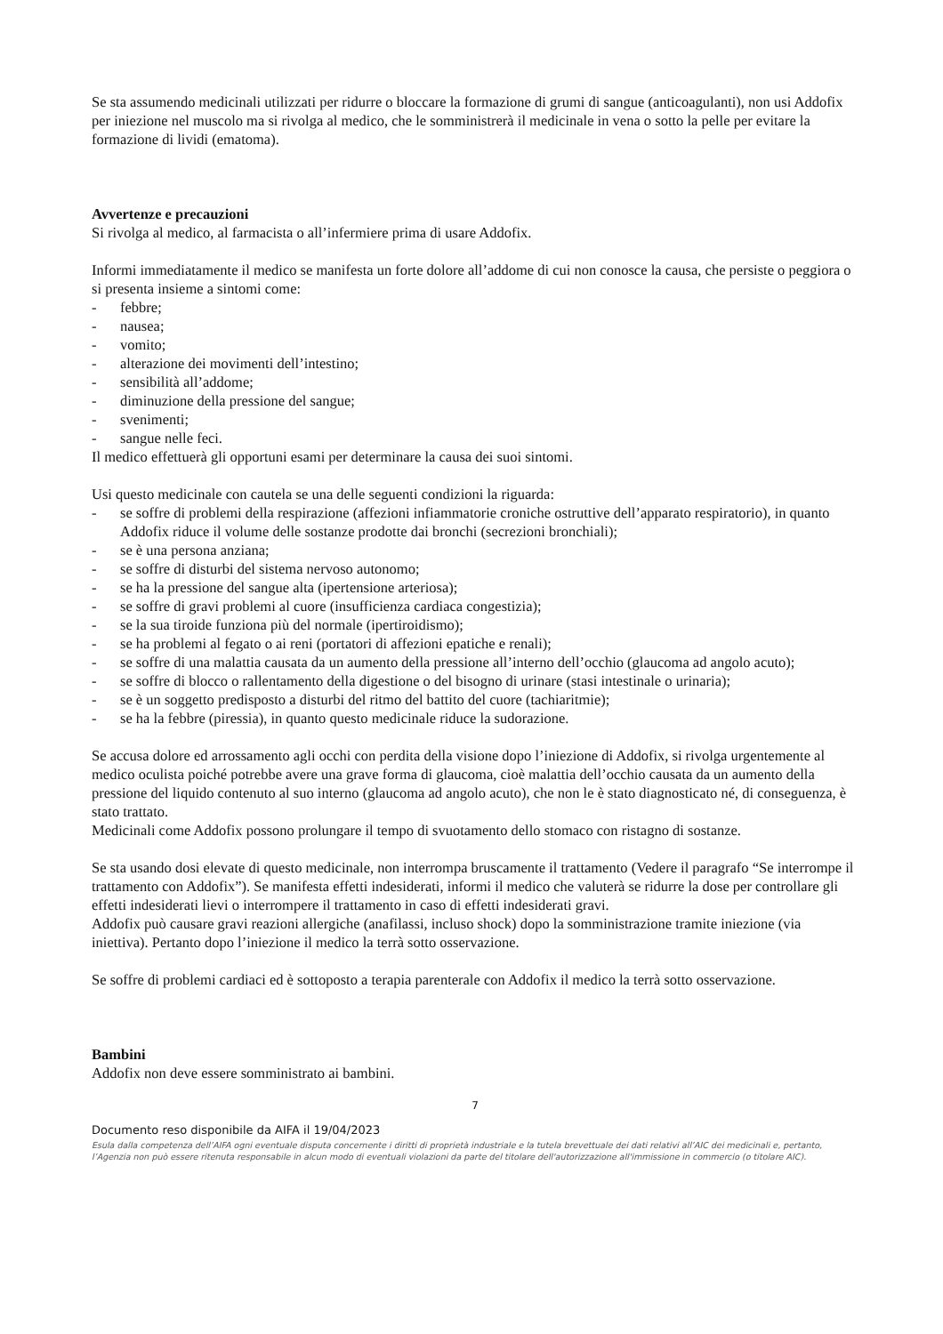Se sta assumendo medicinali utilizzati per ridurre o bloccare la formazione di grumi di sangue (anticoagulanti), non usi Addofix per iniezione nel muscolo ma si rivolga al medico, che le somministrerà il medicinale in vena o sotto la pelle per evitare la formazione di lividi (ematoma).
Avvertenze e precauzioni
Si rivolga al medico, al farmacista o all’infermiere prima di usare Addofix.
Informi immediatamente il medico se manifesta un forte dolore all’addome di cui non conosce la causa, che persiste o peggiora o si presenta insieme a sintomi come:
- febbre;
- nausea;
- vomito;
- alterazione dei movimenti dell’intestino;
- sensibilità all’addome;
- diminuzione della pressione del sangue;
- svenimenti;
- sangue nelle feci.
Il medico effettuerà gli opportuni esami per determinare la causa dei suoi sintomi.
Usi questo medicinale con cautela se una delle seguenti condizioni la riguarda:
- se soffre di problemi della respirazione (affezioni infiammatorie croniche ostruttive dell’apparato respiratorio), in quanto Addofix riduce il volume delle sostanze prodotte dai bronchi (secrezioni bronchiali);
- se è una persona anziana;
- se soffre di disturbi del sistema nervoso autonomo;
- se ha la pressione del sangue alta (ipertensione arteriosa);
- se soffre di gravi problemi al cuore (insufficienza cardiaca congestizia);
- se la sua tiroide funziona più del normale (ipertiroidismo);
- se ha problemi al fegato o ai reni (portatori di affezioni epatiche e renali);
- se soffre di una malattia causata da un aumento della pressione all’interno dell’occhio (glaucoma ad angolo acuto);
- se soffre di blocco o rallentamento della digestione o del bisogno di urinare (stasi intestinale o urinaria);
- se è un soggetto predisposto a disturbi del ritmo del battito del cuore (tachiaritmie);
- se ha la febbre (piressia), in quanto questo medicinale riduce la sudorazione.
Se accusa dolore ed arrossamento agli occhi con perdita della visione dopo l’iniezione di Addofix, si rivolga urgentemente al medico oculista poiché potrebbe avere una grave forma di glaucoma, cioè malattia dell’occhio causata da un aumento della pressione del liquido contenuto al suo interno (glaucoma ad angolo acuto), che non le è stato diagnosticato né, di conseguenza, è stato trattato.
Medicinali come Addofix possono prolungare il tempo di svuotamento dello stomaco con ristagno di sostanze.
Se sta usando dosi elevate di questo medicinale, non interrompa bruscamente il trattamento (Vedere il paragrafo “Se interrompe il trattamento con Addofix”). Se manifesta effetti indesiderati, informi il medico che valuterà se ridurre la dose per controllare gli effetti indesiderati lievi o interrompere il trattamento in caso di effetti indesiderati gravi.
Addofix può causare gravi reazioni allergiche (anafilassi, incluso shock) dopo la somministrazione tramite iniezione (via iniettiva). Pertanto dopo l’iniezione il medico la terrà sotto osservazione.
Se soffre di problemi cardiaci ed è sottoposto a terapia parenterale con Addofix il medico la terrà sotto osservazione.
Bambini
Addofix non deve essere somministrato ai bambini.
7
Documento reso disponibile da AIFA il 19/04/2023
Esula dalla competenza dell’AIFA ogni eventuale disputa concernente i diritti di proprietà industriale e la tutela brevettuale dei dati relativi all’AIC dei medicinali e, pertanto, l’Agenzia non può essere ritenuta responsabile in alcun modo di eventuali violazioni da parte del titolare dell'autorizzazione all'immissione in commercio (o titolare AIC).